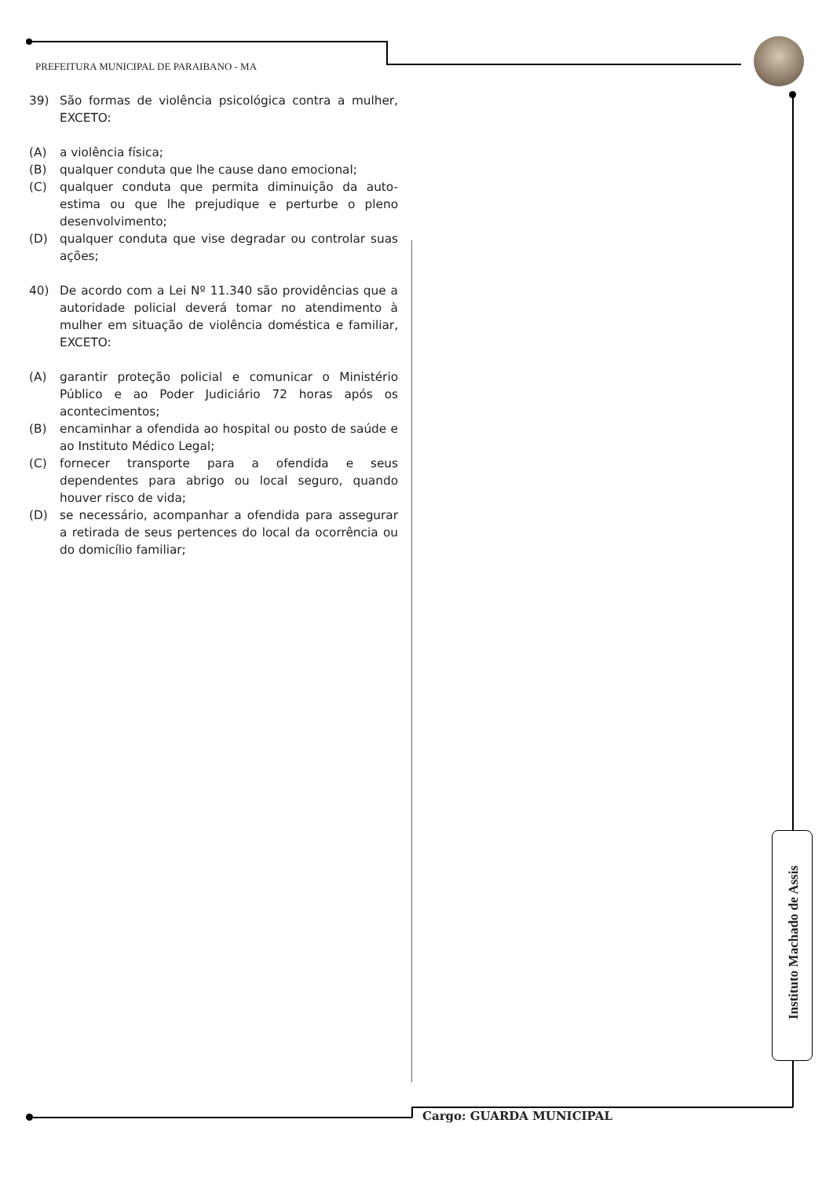PREFEITURA MUNICIPAL DE PARAIBANO - MA
39) São formas de violência psicológica contra a mulher, EXCETO:
(A) a violência física;
(B) qualquer conduta que lhe cause dano emocional;
(C) qualquer conduta que permita diminuição da auto-estima ou que lhe prejudique e perturbe o pleno desenvolvimento;
(D) qualquer conduta que vise degradar ou controlar suas ações;
40) De acordo com a Lei Nº 11.340 são providências que a autoridade policial deverá tomar no atendimento à mulher em situação de violência doméstica e familiar, EXCETO:
(A) garantir proteção policial e comunicar o Ministério Público e ao Poder Judiciário 72 horas após os acontecimentos;
(B) encaminhar a ofendida ao hospital ou posto de saúde e ao Instituto Médico Legal;
(C) fornecer transporte para a ofendida e seus dependentes para abrigo ou local seguro, quando houver risco de vida;
(D) se necessário, acompanhar a ofendida para assegurar a retirada de seus pertences do local da ocorrência ou do domicílio familiar;
Instituto Machado de Assis
Cargo: GUARDA MUNICIPAL